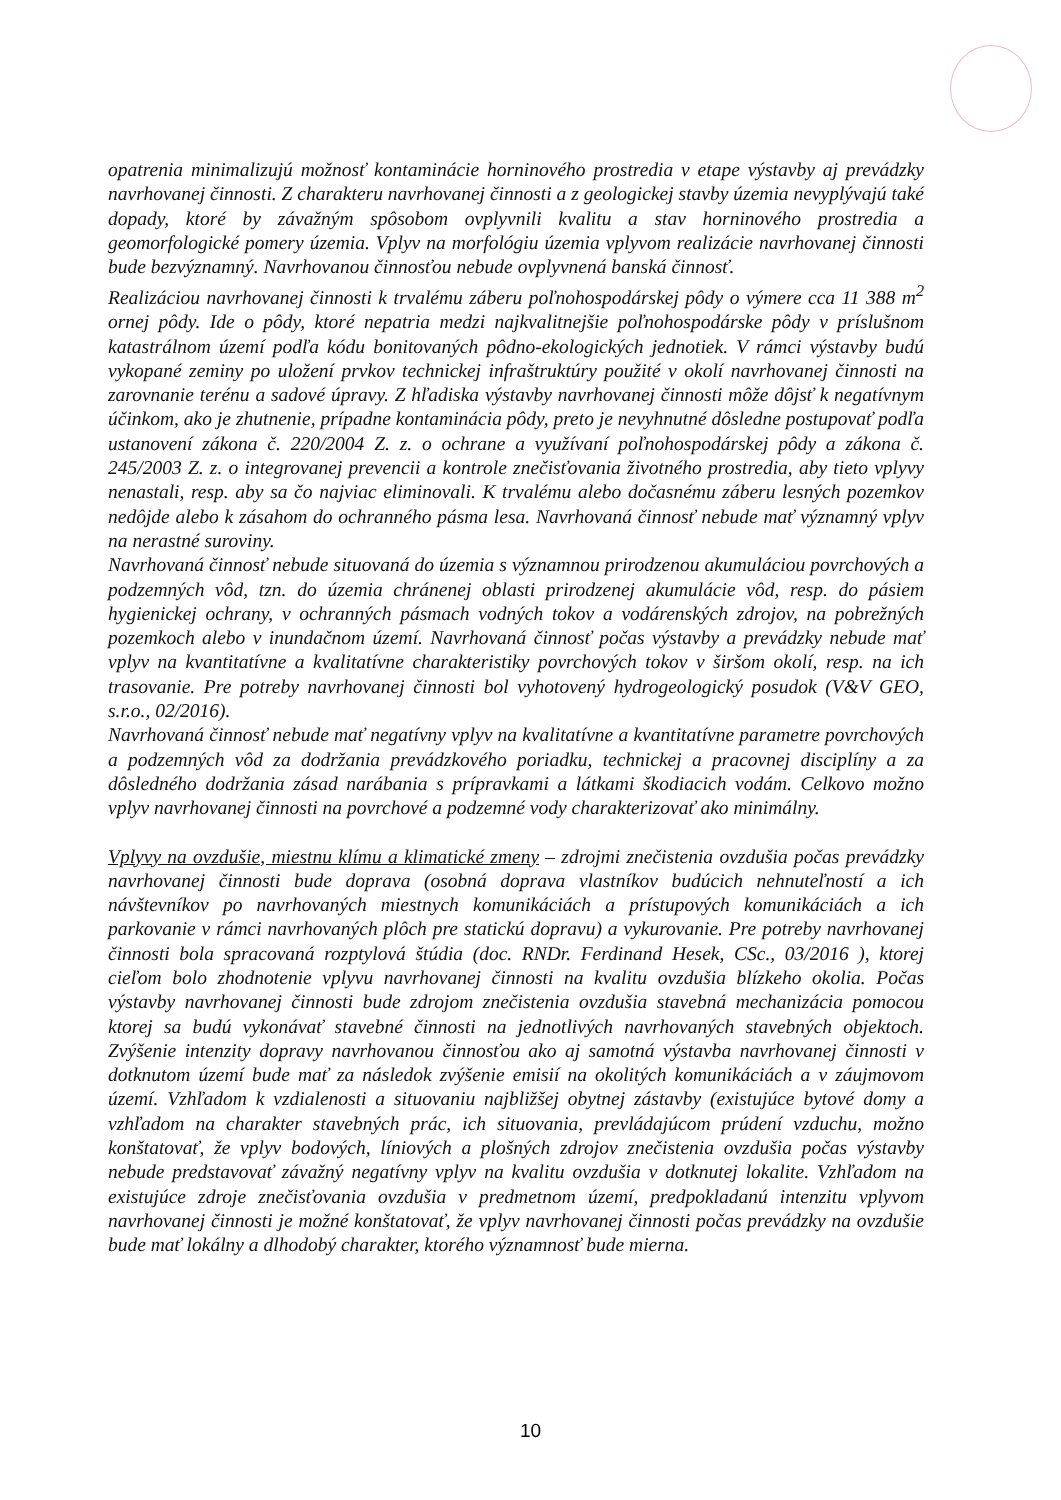opatrenia minimalizujú možnosť kontaminácie horninového prostredia v etape výstavby aj prevádzky navrhovanej činnosti. Z charakteru navrhovanej činnosti a z geologickej stavby územia nevyplývajú také dopady, ktoré by závažným spôsobom ovplyvnili kvalitu a stav horninového prostredia a geomorfologické pomery územia. Vplyv na morfológiu územia vplyvom realizácie navrhovanej činnosti bude bezvýznamný. Navrhovanou činnosťou nebude ovplyvnená banská činnosť.
Realizáciou navrhovanej činnosti k trvalému záberu poľnohospodárskej pôdy o výmere cca 11 388 m<sup>2</sup> ornej pôdy. Ide o pôdy, ktoré nepatria medzi najkvalitnejšie poľnohospodárske pôdy v príslušnom katastrálnom území podľa kódu bonitovaných pôdno-ekologických jednotiek. V rámci výstavby budú vykopané zeminy po uložení prvkov technickej infraštruktúry použité v okolí navrhovanej činnosti na zarovnanie terénu a sadové úpravy. Z hľadiska výstavby navrhovanej činnosti môže dôjsť k negatívnym účinkom, ako je zhutnenie, prípadne kontaminácia pôdy, preto je nevyhnutné dôsledne postupovať podľa ustanovení zákona č. 220/2004 Z. z. o ochrane a využívaní poľnohospodárskej pôdy a zákona č. 245/2003 Z. z. o integrovanej prevencii a kontrole znečisťovania životného prostredia, aby tieto vplyvy nenastali, resp. aby sa čo najviac eliminovali. K trvalému alebo dočasnému záberu lesných pozemkov nedôjde alebo k zásahom do ochranného pásma lesa. Navrhovaná činnosť nebude mať významný vplyv na nerastné suroviny.
Navrhovaná činnosť nebude situovaná do územia s významnou prirodzenou akumuláciou povrchových a podzemných vôd, tzn. do územia chránenej oblasti prirodzenej akumulácie vôd, resp. do pásiem hygienickej ochrany, v ochranných pásmach vodných tokov a vodárenských zdrojov, na pobrežných pozemkoch alebo v inundačnom území. Navrhovaná činnosť počas výstavby a prevádzky nebude mať vplyv na kvantitatívne a kvalitatívne charakteristiky povrchových tokov v širšom okolí, resp. na ich trasovanie. Pre potreby navrhovanej činnosti bol vyhotovený hydrogeologický posudok (V&V GEO, s.r.o., 02/2016).
Navrhovaná činnosť nebude mať negatívny vplyv na kvalitatívne a kvantitatívne parametre povrchových a podzemných vôd za dodržania prevádzkového poriadku, technickej a pracovnej disciplíny a za dôsledného dodržania zásad narábania s prípravkami a látkami škodiacich vodám. Celkovo možno vplyv navrhovanej činnosti na povrchové a podzemné vody charakterizovať ako minimálny.
Vplyvy na ovzdušie, miestnu klímu a klimatické zmeny – zdrojmi znečistenia ovzdušia počas prevádzky navrhovanej činnosti bude doprava (osobná doprava vlastníkov budúcich nehnuteľností a ich návštevníkov po navrhovaných miestnych komunikáciách a prístupových komunikáciách a ich parkovanie v rámci navrhovaných plôch pre statickú dopravu) a vykurovanie. Pre potreby navrhovanej činnosti bola spracovaná rozptylová štúdia (doc. RNDr. Ferdinand Hesek, CSc., 03/2016 ), ktorej cieľom bolo zhodnotenie vplyvu navrhovanej činnosti na kvalitu ovzdušia blízkeho okolia. Počas výstavby navrhovanej činnosti bude zdrojom znečistenia ovzdušia stavebná mechanizácia pomocou ktorej sa budú vykonávať stavebné činnosti na jednotlivých navrhovaných stavebných objektoch. Zvýšenie intenzity dopravy navrhovanou činnosťou ako aj samotná výstavba navrhovanej činnosti v dotknutom území bude mať za následok zvýšenie emisií na okolitých komunikáciách a v záujmovom území. Vzhľadom k vzdialenosti a situovaniu najbližšej obytnej zástavby (existujúce bytové domy a vzhľadom na charakter stavebných prác, ich situovania, prevládajúcom prúdení vzduchu, možno konštatovať, že vplyv bodových, líniových a plošných zdrojov znečistenia ovzdušia počas výstavby nebude predstavovať závažný negatívny vplyv na kvalitu ovzdušia v dotknutej lokalite. Vzhľadom na existujúce zdroje znečisťovania ovzdušia v predmetnom území, predpokladanú intenzitu vplyvom navrhovanej činnosti je možné konštatovať, že vplyv navrhovanej činnosti počas prevádzky na ovzdušie bude mať lokálny a dlhodobý charakter, ktorého významnosť bude mierna.
10